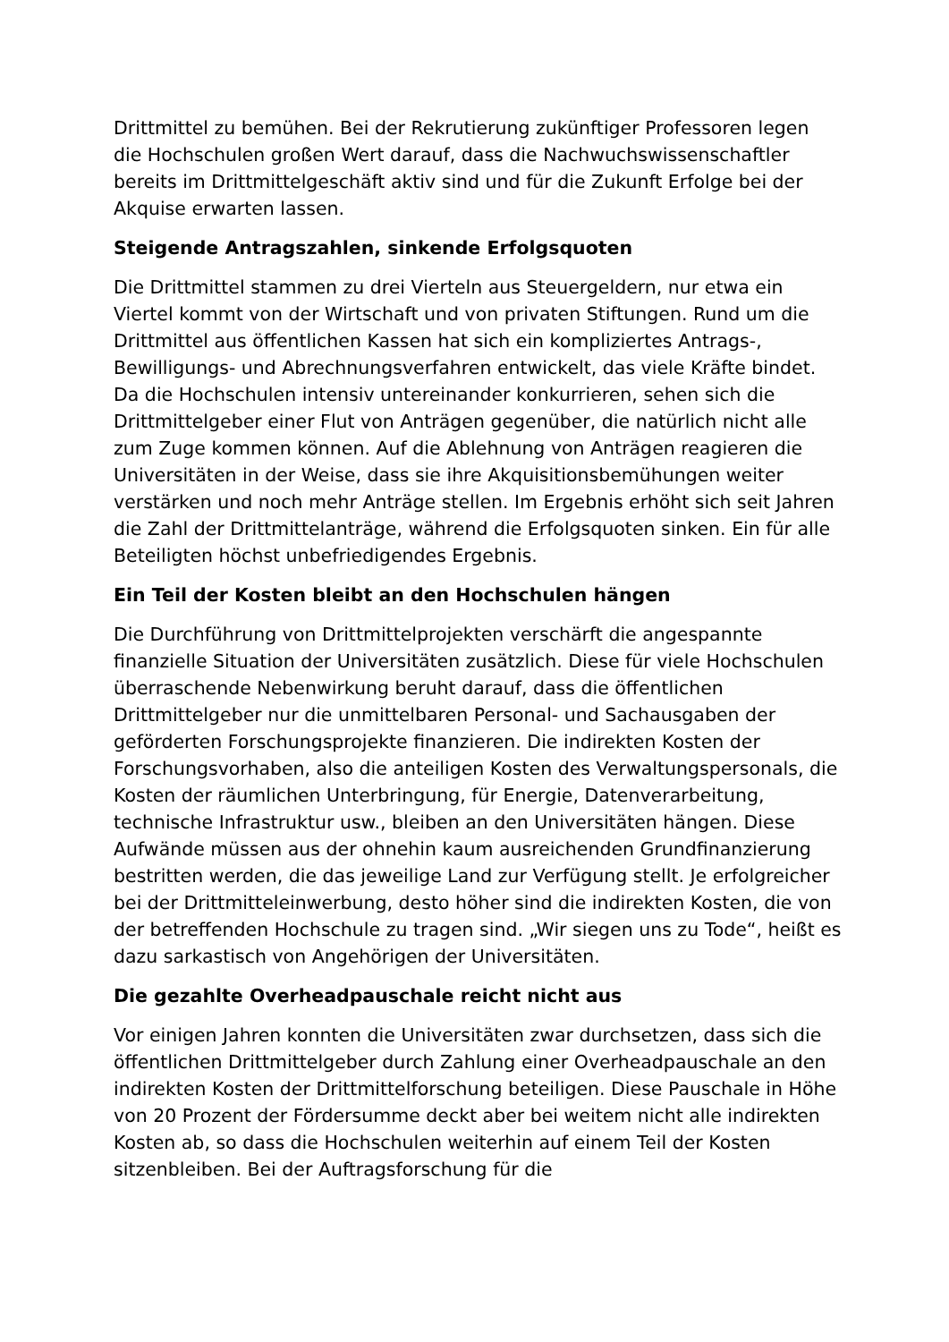Drittmittel zu bemühen. Bei der Rekrutierung zukünftiger Professoren legen die Hochschulen großen Wert darauf, dass die Nachwuchswissenschaftler bereits im Drittmittelgeschäft aktiv sind und für die Zukunft Erfolge bei der Akquise erwarten lassen.
Steigende Antragszahlen, sinkende Erfolgsquoten
Die Drittmittel stammen zu drei Vierteln aus Steuergeldern, nur etwa ein Viertel kommt von der Wirtschaft und von privaten Stiftungen. Rund um die Drittmittel aus öffentlichen Kassen hat sich ein kompliziertes Antrags-, Bewilligungs- und Abrechnungsverfahren entwickelt, das viele Kräfte bindet. Da die Hochschulen intensiv untereinander konkurrieren, sehen sich die Drittmittelgeber einer Flut von Anträgen gegenüber, die natürlich nicht alle zum Zuge kommen können. Auf die Ablehnung von Anträgen reagieren die Universitäten in der Weise, dass sie ihre Akquisitionsbemühungen weiter verstärken und noch mehr Anträge stellen. Im Ergebnis erhöht sich seit Jahren die Zahl der Drittmittelanträge, während die Erfolgsquoten sinken. Ein für alle Beteiligten höchst unbefriedigendes Ergebnis.
Ein Teil der Kosten bleibt an den Hochschulen hängen
Die Durchführung von Drittmittelprojekten verschärft die angespannte finanzielle Situation der Universitäten zusätzlich. Diese für viele Hochschulen überraschende Nebenwirkung beruht darauf, dass die öffentlichen Drittmittelgeber nur die unmittelbaren Personal- und Sachausgaben der geförderten Forschungsprojekte finanzieren. Die indirekten Kosten der Forschungsvorhaben, also die anteiligen Kosten des Verwaltungspersonals, die Kosten der räumlichen Unterbringung, für Energie, Datenverarbeitung, technische Infrastruktur usw., bleiben an den Universitäten hängen. Diese Aufwände müssen aus der ohnehin kaum ausreichenden Grundfinanzierung bestritten werden, die das jeweilige Land zur Verfügung stellt. Je erfolgreicher bei der Drittmitteleinwerbung, desto höher sind die indirekten Kosten, die von der betreffenden Hochschule zu tragen sind. „Wir siegen uns zu Tode“, heißt es dazu sarkastisch von Angehörigen der Universitäten.
Die gezahlte Overheadpauschale reicht nicht aus
Vor einigen Jahren konnten die Universitäten zwar durchsetzen, dass sich die öffentlichen Drittmittelgeber durch Zahlung einer Overheadpauschale an den indirekten Kosten der Drittmittelforschung beteiligen. Diese Pauschale in Höhe von 20 Prozent der Fördersumme deckt aber bei weitem nicht alle indirekten Kosten ab, so dass die Hochschulen weiterhin auf einem Teil der Kosten sitzenbleiben. Bei der Auftragsforschung für die